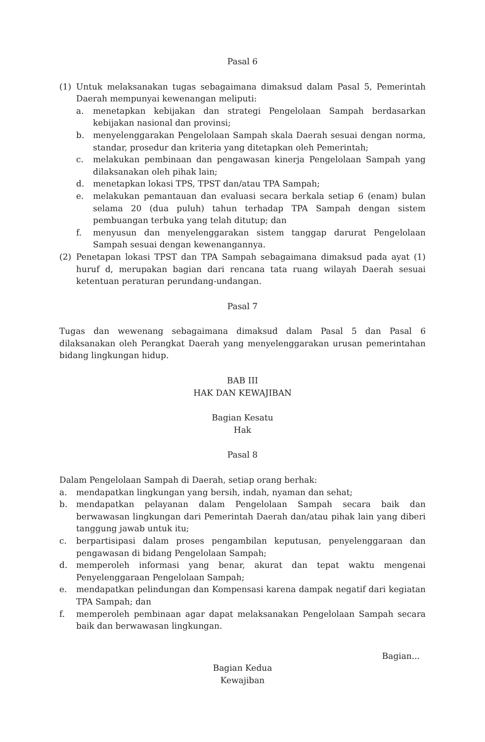Pasal 6
(1) Untuk melaksanakan tugas sebagaimana dimaksud dalam Pasal 5, Pemerintah Daerah mempunyai kewenangan meliputi:
a. menetapkan kebijakan dan strategi Pengelolaan Sampah berdasarkan kebijakan nasional dan provinsi;
b. menyelenggarakan Pengelolaan Sampah skala Daerah sesuai dengan norma, standar, prosedur dan kriteria yang ditetapkan oleh Pemerintah;
c. melakukan pembinaan dan pengawasan kinerja Pengelolaan Sampah yang dilaksanakan oleh pihak lain;
d. menetapkan lokasi TPS, TPST dan/atau TPA Sampah;
e. melakukan pemantauan dan evaluasi secara berkala setiap 6 (enam) bulan selama 20 (dua puluh) tahun terhadap TPA Sampah dengan sistem pembuangan terbuka yang telah ditutup; dan
f. menyusun dan menyelenggarakan sistem tanggap darurat Pengelolaan Sampah sesuai dengan kewenangannya.
(2) Penetapan lokasi TPST dan TPA Sampah sebagaimana dimaksud pada ayat (1) huruf d, merupakan bagian dari rencana tata ruang wilayah Daerah sesuai ketentuan peraturan perundang-undangan.
Pasal 7
Tugas dan wewenang sebagaimana dimaksud dalam Pasal 5 dan Pasal 6 dilaksanakan oleh Perangkat Daerah yang menyelenggarakan urusan pemerintahan bidang lingkungan hidup.
BAB III
HAK DAN KEWAJIBAN
Bagian Kesatu
Hak
Pasal 8
Dalam Pengelolaan Sampah di Daerah, setiap orang berhak:
a. mendapatkan lingkungan yang bersih, indah, nyaman dan sehat;
b. mendapatkan pelayanan dalam Pengelolaan Sampah secara baik dan berwawasan lingkungan dari Pemerintah Daerah dan/atau pihak lain yang diberi tanggung jawab untuk itu;
c. berpartisipasi dalam proses pengambilan keputusan, penyelenggaraan dan pengawasan di bidang Pengelolaan Sampah;
d. memperoleh informasi yang benar, akurat dan tepat waktu mengenai Penyelenggaraan Pengelolaan Sampah;
e. mendapatkan pelindungan dan Kompensasi karena dampak negatif dari kegiatan TPA Sampah; dan
f. memperoleh pembinaan agar dapat melaksanakan Pengelolaan Sampah secara baik dan berwawasan lingkungan.
Bagian...
Bagian Kedua
Kewajiban